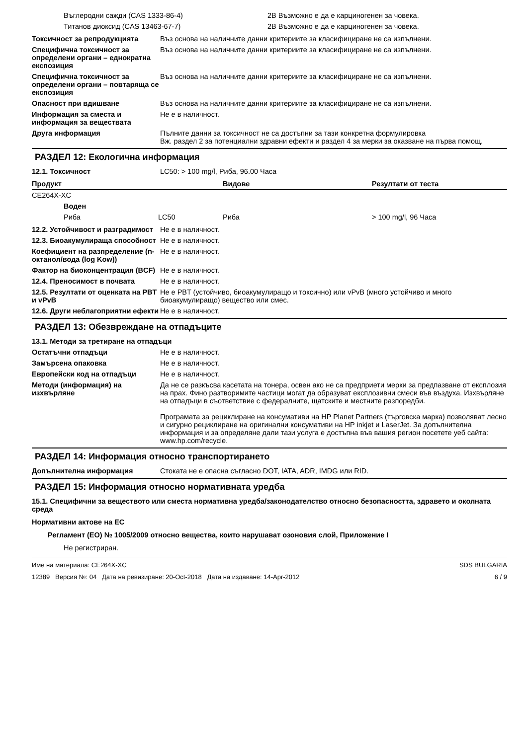| Въглеродни сажди (CAS 1333-86-4) | 2B Възможно е да е карциногенен за човека. |
| Титанов диоксид (CAS 13463-67-7) | 2B Възможно е да е карциногенен за човека. |
Токсичност за репродукцията Въз основа на наличните данни критериите за класифициране не са изпълнени.
Специфична токсичност за определени органи – еднократна експозиция
Въз основа на наличните данни критериите за класифициране не са изпълнени.
Специфична токсичност за определени органи – повтаряща се експозиция
Въз основа на наличните данни критериите за класифициране не са изпълнени.
Опасност при вдишване Въз основа на наличните данни критериите за класифициране не са изпълнени.
Информация за сместа и информация за веществата
Не е в наличност.
Друга информация Пълните данни за токсичност не са достъпни за тази конкретна формулировка
Вж. раздел 2 за потенциални здравни ефекти и раздел 4 за мерки за оказване на първа помощ.
РАЗДЕЛ 12: Екологична информация
12.1. Токсичност LC50: > 100 mg/l, Риба, 96.00 Часа
| Продукт | | Видове | Резултати от теста |
| --- | --- | --- | --- |
| CE264X-XC | | | |
| Воден | | | |
| Риба | LC50 | Риба | > 100 mg/l, 96 Часа |
12.2. Устойчивост и разградимост
Не е в наличност.
12.3. Биоакумулираща способност
Не е в наличност.
Коефициент на разпределение (n-октанол/вода (log Kow))
Не е в наличност.
Фактор на биоконцентрация (BCF)
Не е в наличност.
12.4. Преносимост в почвата Не е в наличност.
12.5. Резултати от оценката на PBT и vPvB
Не е PBT (устойчиво, биоакумулиращо и токсично) или vPvB (много устойчиво и много биоакумулиращо) вещество или смес.
12.6. Други неблагоприятни ефекти
Не е в наличност.
РАЗДЕЛ 13: Обезвреждане на отпадъците
13.1. Методи за третиране на отпадъци
Остатъчни отпадъци Не е в наличност.
Замърсена опаковка Не е в наличност.
Европейски код на отпадъци Не е в наличност.
Методи (информация) на изхвърляне
Да не се разкъсва касетата на тонера, освен ако не са предприети мерки за предпазване от експлозия на прах. Фино разтворимите частици могат да образуват експлозивни смеси във въздуха. Изхвърляне на отпадъци в съответствие с федералните, щатските и местните разпоредби.
Програмата за рециклиране на консумативи на HP Planet Partners (търговска марка) позволяват лесно и сигурно рециклиране на оригинални консумативи на HP inkjet и LaserJet. За допълнителна информация и за определяне дали тази услуга е достъпна във вашия регион посетете уеб сайта: www.hp.com/recycle.
РАЗДЕЛ 14: Информация относно транспортирането
Допълнителна информация Стоката не е опасна съгласно DOT, IATA, ADR, IMDG или RID.
РАЗДЕЛ 15: Информация относно нормативната уредба
15.1. Специфични за веществото или сместа нормативна уредба/законодателство относно безопасността, здравето и околната среда
Нормативни актове на ЕС
Регламент (ЕО) № 1005/2009 относно вещества, които нарушават озоновия слой, Приложение I
Не регистриран.
Име на материала: CE264X-XC
12389 Версия №: 04 Дата на ревизиране: 20-Oct-2018 Дата на издаване: 14-Apr-2012
SDS BULGARIA
6 / 9